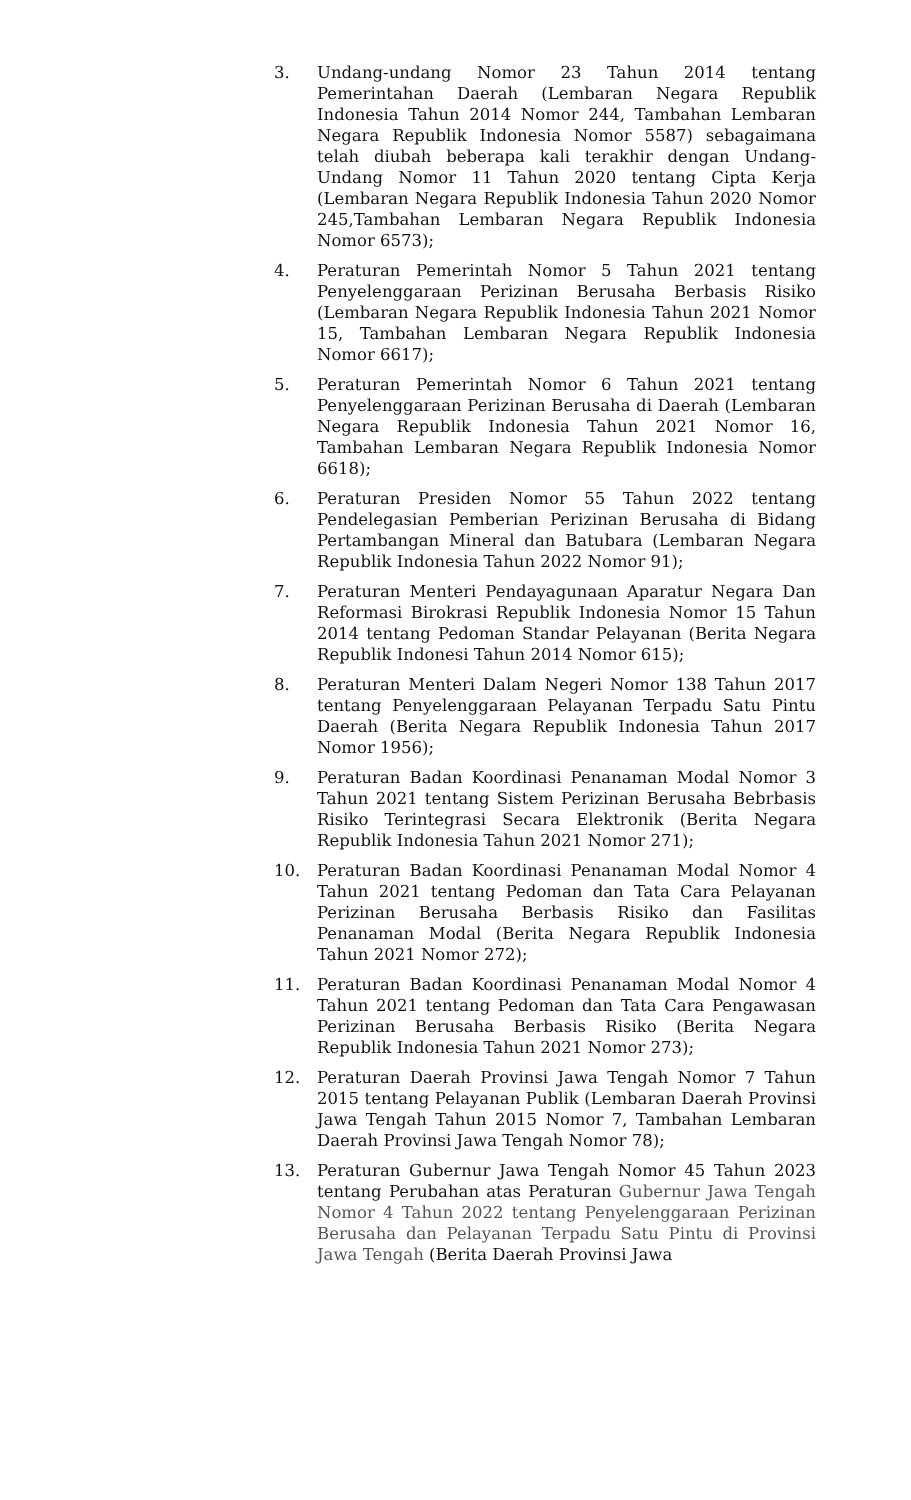3. Undang-undang Nomor 23 Tahun 2014 tentang Pemerintahan Daerah (Lembaran Negara Republik Indonesia Tahun 2014 Nomor 244, Tambahan Lembaran Negara Republik Indonesia Nomor 5587) sebagaimana telah diubah beberapa kali terakhir dengan Undang-Undang Nomor 11 Tahun 2020 tentang Cipta Kerja (Lembaran Negara Republik Indonesia Tahun 2020 Nomor 245,Tambahan Lembaran Negara Republik Indonesia Nomor 6573);
4. Peraturan Pemerintah Nomor 5 Tahun 2021 tentang Penyelenggaraan Perizinan Berusaha Berbasis Risiko (Lembaran Negara Republik Indonesia Tahun 2021 Nomor 15, Tambahan Lembaran Negara Republik Indonesia Nomor 6617);
5. Peraturan Pemerintah Nomor 6 Tahun 2021 tentang Penyelenggaraan Perizinan Berusaha di Daerah (Lembaran Negara Republik Indonesia Tahun 2021 Nomor 16, Tambahan Lembaran Negara Republik Indonesia Nomor 6618);
6. Peraturan Presiden Nomor 55 Tahun 2022 tentang Pendelegasian Pemberian Perizinan Berusaha di Bidang Pertambangan Mineral dan Batubara (Lembaran Negara Republik Indonesia Tahun 2022 Nomor 91);
7. Peraturan Menteri Pendayagunaan Aparatur Negara Dan Reformasi Birokrasi Republik Indonesia Nomor 15 Tahun 2014 tentang Pedoman Standar Pelayanan (Berita Negara Republik Indonesi Tahun 2014 Nomor 615);
8. Peraturan Menteri Dalam Negeri Nomor 138 Tahun 2017 tentang Penyelenggaraan Pelayanan Terpadu Satu Pintu Daerah (Berita Negara Republik Indonesia Tahun 2017 Nomor 1956);
9. Peraturan Badan Koordinasi Penanaman Modal Nomor 3 Tahun 2021 tentang Sistem Perizinan Berusaha Bebrbasis Risiko Terintegrasi Secara Elektronik (Berita Negara Republik Indonesia Tahun 2021 Nomor 271);
10. Peraturan Badan Koordinasi Penanaman Modal Nomor 4 Tahun 2021 tentang Pedoman dan Tata Cara Pelayanan Perizinan Berusaha Berbasis Risiko dan Fasilitas Penanaman Modal (Berita Negara Republik Indonesia Tahun 2021 Nomor 272);
11. Peraturan Badan Koordinasi Penanaman Modal Nomor 4 Tahun 2021 tentang Pedoman dan Tata Cara Pengawasan Perizinan Berusaha Berbasis Risiko (Berita Negara Republik Indonesia Tahun 2021 Nomor 273);
12. Peraturan Daerah Provinsi Jawa Tengah Nomor 7 Tahun 2015 tentang Pelayanan Publik (Lembaran Daerah Provinsi Jawa Tengah Tahun 2015 Nomor 7, Tambahan Lembaran Daerah Provinsi Jawa Tengah Nomor 78);
13. Peraturan Gubernur Jawa Tengah Nomor 45 Tahun 2023 tentang Perubahan atas Peraturan Gubernur Jawa Tengah Nomor 4 Tahun 2022 tentang Penyelenggaraan Perizinan Berusaha dan Pelayanan Terpadu Satu Pintu di Provinsi Jawa Tengah (Berita Daerah Provinsi Jawa